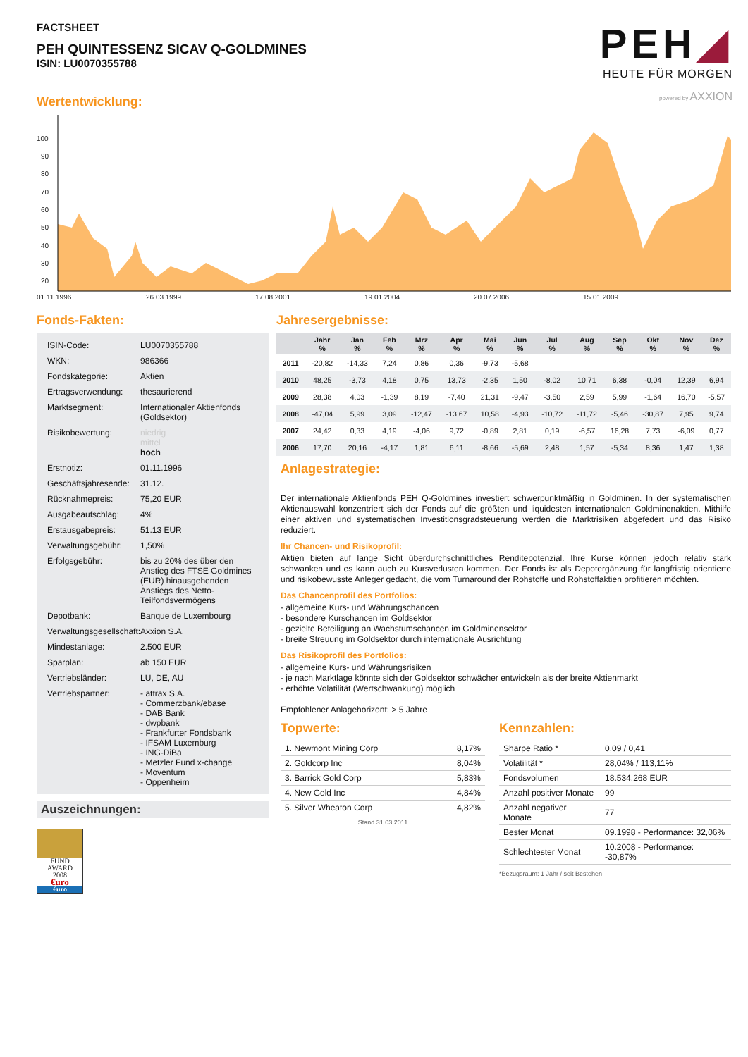FACTSHEET
PEH QUINTESSENZ SICAV Q-GOLDMINES
ISIN: LU0070355788
PEH◢
HEUTE FÜR MORGEN
powered by AXXION
Wertentwicklung:
100
90
80
70
60
50
40
30
20
01.11.1996
26.03.1999
17.08.2001
19.01.2004
20.07.2006
15.01.2009
Fonds-Fakten:
| ISIN-Code: | LU0070355788 |
| WKN: | 986366 |
| Fondskategorie: | Aktien |
| Ertragsverwendung: | thesaurierend |
| Marktsegment: | Internationaler Aktienfonds (Goldsektor) |
| Risikobewertung: | niedrig mittel hoch |
| Erstnotiz: | 01.11.1996 |
| Geschäftsjahresende: | 31.12. |
| Rücknahmepreis: | 75,20 EUR |
| Ausgabeaufschlag: | 4% |
| Erstausgabepreis: | 51.13 EUR |
| Verwaltungsgebühr: | 1,50% |
| Erfolgsgebühr: | bis zu 20% des über den Anstieg des FTSE Goldmines (EUR) hinausgehenden Anstiegs des Netto-Teilfondsvermögens |
| Depotbank: | Banque de Luxembourg |
| Verwaltungsgesellschaft: | Axxion S.A. |
| Mindestanlage: | 2.500 EUR |
| Sparplan: | ab 150 EUR |
| Vertriebsländer: | LU, DE, AU |
| Vertriebspartner: | - attrax S.A. - Commerzbank/ebase - DAB Bank - dwpbank - Frankfurter Fondsbank - IFSAM Luxemburg - ING-DiBa - Metzler Fund x-change - Moventum - Oppenheim |
Auszeichnungen:
FUND
AWARD
2008
€uro
€uro
Jahresergebnisse:
| | Jahr % | Jan % | Feb % | Mrz % | Apr % | Mai % | Jun % | Jul % | Aug % | Sep % | Okt % | Nov % | Dez % |
| --- | --- | --- | --- | --- | --- | --- | --- | --- | --- | --- | --- | --- | --- |
| 2011 | -20,82 | -14,33 | 7,24 | 0,86 | 0,36 | -9,73 | -5,68 | | | | | | |
| 2010 | 48,25 | -3,73 | 4,18 | 0,75 | 13,73 | -2,35 | 1,50 | -8,02 | 10,71 | 6,38 | -0,04 | 12,39 | 6,94 |
| 2009 | 28,38 | 4,03 | -1,39 | 8,19 | -7,40 | 21,31 | -9,47 | -3,50 | 2,59 | 5,99 | -1,64 | 16,70 | -5,57 |
| 2008 | -47,04 | 5,99 | 3,09 | -12,47 | -13,67 | 10,58 | -4,93 | -10,72 | -11,72 | -5,46 | -30,87 | 7,95 | 9,74 |
| 2007 | 24,42 | 0,33 | 4,19 | -4,06 | 9,72 | -0,89 | 2,81 | 0,19 | -6,57 | 16,28 | 7,73 | -6,09 | 0,77 |
| 2006 | 17,70 | 20,16 | -4,17 | 1,81 | 6,11 | -8,66 | -5,69 | 2,48 | 1,57 | -5,34 | 8,36 | 1,47 | 1,38 |
Anlagestrategie:
Der internationale Aktienfonds PEH Q-Goldmines investiert schwerpunktmäßig in Goldminen. In der systematischen Aktienauswahl konzentriert sich der Fonds auf die größten und liquidesten internationalen Goldminenaktien. Mithilfe einer aktiven und systematischen Investitionsgradsteuerung werden die Marktrisiken abgefedert und das Risiko reduziert.
Ihr Chancen- und Risikoprofil:
Aktien bieten auf lange Sicht überdurchschnittliches Renditepotenzial. Ihre Kurse können jedoch relativ stark schwanken und es kann auch zu Kursverlusten kommen. Der Fonds ist als Depotergänzung für langfristig orientierte und risikobewusste Anleger gedacht, die vom Turnaround der Rohstoffe und Rohstoffaktien profitieren möchten.
Das Chancenprofil des Portfolios:
- allgemeine Kurs- und Währungschancen
- besondere Kurschancen im Goldsektor
- gezielte Beteiligung an Wachstumschancen im Goldminensektor
- breite Streuung im Goldsektor durch internationale Ausrichtung
Das Risikoprofil des Portfolios:
- allgemeine Kurs- und Währungsrisiken
- je nach Marktlage könnte sich der Goldsektor schwächer entwickeln als der breite Aktienmarkt
- erhöhte Volatilität (Wertschwankung) möglich
Empfohlener Anlagehorizont: > 5 Jahre
Topwerte:
| 1. Newmont Mining Corp | 8,17% |
| 2. Goldcorp Inc | 8,04% |
| 3. Barrick Gold Corp | 5,83% |
| 4. New Gold Inc | 4,84% |
| 5. Silver Wheaton Corp | 4,82% |
Stand 31.03.2011
Kennzahlen:
| Sharpe Ratio * | 0,09 / 0,41 |
| Volatilität * | 28,04% / 113,11% |
| Fondsvolumen | 18.534.268 EUR |
| Anzahl positiver Monate | 99 |
| Anzahl negativer Monate | 77 |
| Bester Monat | 09.1998 - Performance: 32,06% |
| Schlechtester Monat | 10.2008 - Performance: -30,87% |
*Bezugsraum: 1 Jahr / seit Bestehen